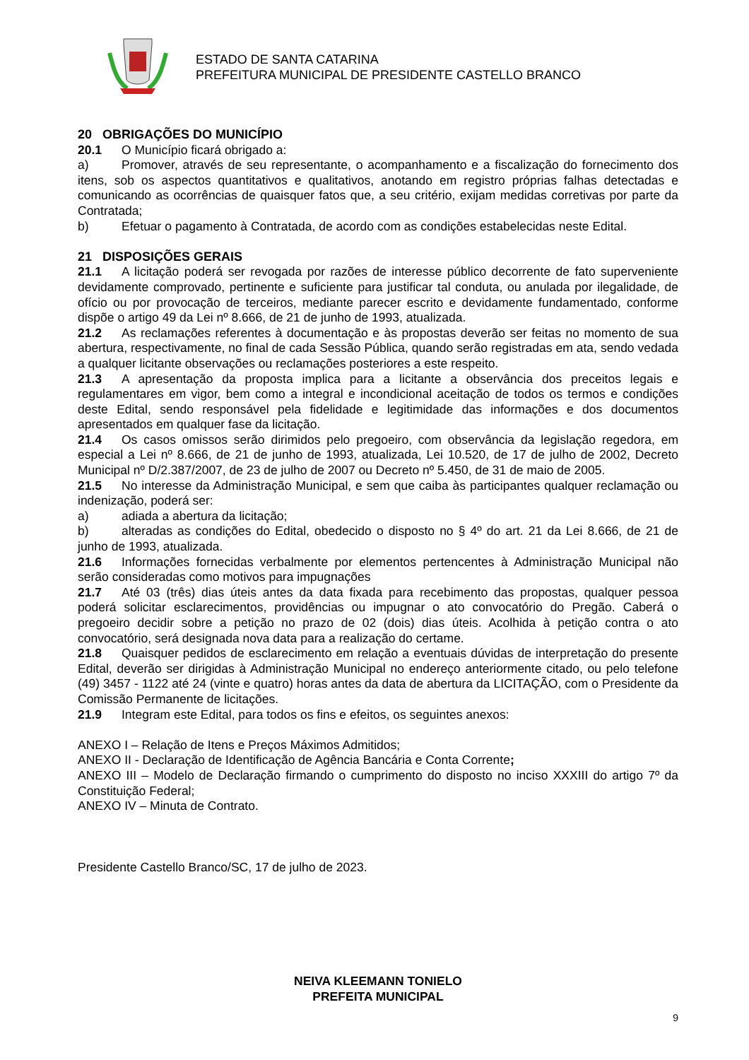ESTADO DE SANTA CATARINA
PREFEITURA MUNICIPAL DE PRESIDENTE CASTELLO BRANCO
20 OBRIGAÇÕES DO MUNICÍPIO
20.1 O Município ficará obrigado a:
a) Promover, através de seu representante, o acompanhamento e a fiscalização do fornecimento dos itens, sob os aspectos quantitativos e qualitativos, anotando em registro próprias falhas detectadas e comunicando as ocorrências de quaisquer fatos que, a seu critério, exijam medidas corretivas por parte da Contratada;
b) Efetuar o pagamento à Contratada, de acordo com as condições estabelecidas neste Edital.
21 DISPOSIÇÕES GERAIS
21.1 A licitação poderá ser revogada por razões de interesse público decorrente de fato superveniente devidamente comprovado, pertinente e suficiente para justificar tal conduta, ou anulada por ilegalidade, de ofício ou por provocação de terceiros, mediante parecer escrito e devidamente fundamentado, conforme dispõe o artigo 49 da Lei nº 8.666, de 21 de junho de 1993, atualizada.
21.2 As reclamações referentes à documentação e às propostas deverão ser feitas no momento de sua abertura, respectivamente, no final de cada Sessão Pública, quando serão registradas em ata, sendo vedada a qualquer licitante observações ou reclamações posteriores a este respeito.
21.3 A apresentação da proposta implica para a licitante a observância dos preceitos legais e regulamentares em vigor, bem como a integral e incondicional aceitação de todos os termos e condições deste Edital, sendo responsável pela fidelidade e legitimidade das informações e dos documentos apresentados em qualquer fase da licitação.
21.4 Os casos omissos serão dirimidos pelo pregoeiro, com observância da legislação regedora, em especial a Lei nº 8.666, de 21 de junho de 1993, atualizada, Lei 10.520, de 17 de julho de 2002, Decreto Municipal nº D/2.387/2007, de 23 de julho de 2007 ou Decreto nº 5.450, de 31 de maio de 2005.
21.5 No interesse da Administração Municipal, e sem que caiba às participantes qualquer reclamação ou indenização, poderá ser:
a) adiada a abertura da licitação;
b) alteradas as condições do Edital, obedecido o disposto no § 4º do art. 21 da Lei 8.666, de 21 de junho de 1993, atualizada.
21.6 Informações fornecidas verbalmente por elementos pertencentes à Administração Municipal não serão consideradas como motivos para impugnações
21.7 Até 03 (três) dias úteis antes da data fixada para recebimento das propostas, qualquer pessoa poderá solicitar esclarecimentos, providências ou impugnar o ato convocatório do Pregão. Caberá o pregoeiro decidir sobre a petição no prazo de 02 (dois) dias úteis. Acolhida à petição contra o ato convocatório, será designada nova data para a realização do certame.
21.8 Quaisquer pedidos de esclarecimento em relação a eventuais dúvidas de interpretação do presente Edital, deverão ser dirigidas à Administração Municipal no endereço anteriormente citado, ou pelo telefone (49) 3457 - 1122 até 24 (vinte e quatro) horas antes da data de abertura da LICITAÇÃO, com o Presidente da Comissão Permanente de licitações.
21.9 Integram este Edital, para todos os fins e efeitos, os seguintes anexos:
ANEXO I – Relação de Itens e Preços Máximos Admitidos;
ANEXO II - Declaração de Identificação de Agência Bancária e Conta Corrente;
ANEXO III – Modelo de Declaração firmando o cumprimento do disposto no inciso XXXIII do artigo 7º da Constituição Federal;
ANEXO IV – Minuta de Contrato.
Presidente Castello Branco/SC, 17 de julho de 2023.
NEIVA KLEEMANN TONIELO
PREFEITA MUNICIPAL
9